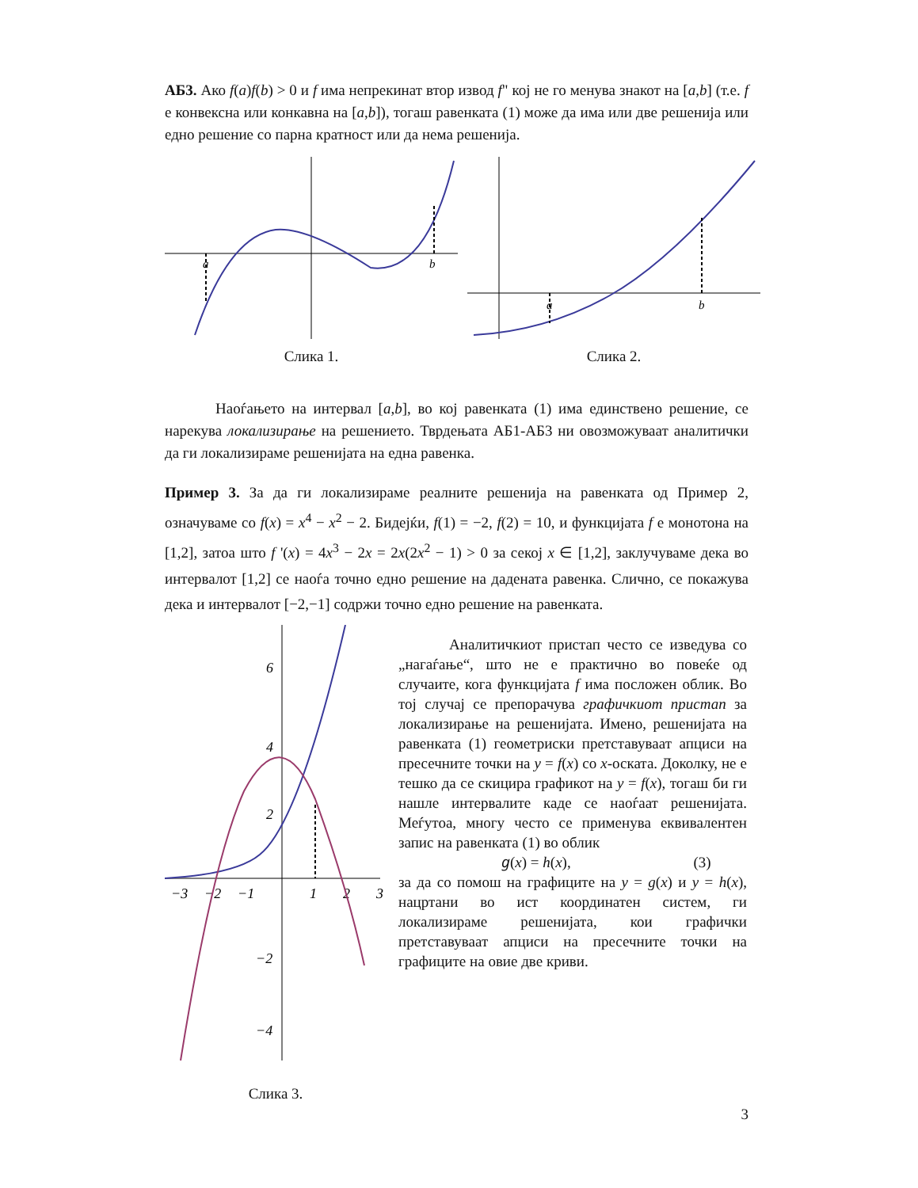АБ3. Ако f(a)f(b) > 0 и f има непрекинат втор извод f" кој не го менува знакот на [a,b] (т.е. f е конвексна или конкавна на [a,b]), тогаш равенката (1) може да има или две решенија или едно решение со парна кратност или да нема решенија.
a
b
Слика 1.
a
b
Слика 2.
Наоѓањето на интервал [a,b], во кој равенката (1) има единствено решение, се нарекува локализирање на решението. Тврдењата АБ1-АБ3 ни овозможуваат аналитички да ги локализираме решенијата на една равенка.
Пример 3. За да ги локализираме реалните решенија на равенката од Пример 2, означуваме со f(x) = x<sup>4</sup> − x<sup>2</sup> − 2. Бидејќи, f(1) = −2, f(2) = 10, и функцијата f е монотона на [1,2], затоа што f '(x) = 4x<sup>3</sup> − 2x = 2x(2x<sup>2</sup> − 1) > 0 за секој x ∈ [1,2], заклучуваме дека во интервалот [1,2] се наоѓа точно едно решение на дадената равенка. Слично, се покажува дека и интервалот [−2,−1] содржи точно едно решение на равенката.
6
4
2
−2
−4
−3
−2
−1
1
2
3
Слика 3.
Аналитичкиот пристап често се изведува со „нагаѓање“, што не е практично во повеќе од случаите, кога функцијата f има посложен облик. Во тој случај се препорачува графичкиот пристап за локализирање на решенијата. Имено, решенијата на равенката (1) геометриски претставуваат апциси на пресечните точки на y = f(x) со x-оската. Доколку, не е тешко да се скицира графикот на y = f(x), тогаш би ги нашле интервалите каде се наоѓаат решенијата. Меѓутоа, многу често се применува еквивалентен запис на равенката (1) во облик
𝑔(x) = h(x), (3)
за да со помош на графиците на y = g(x) и y = h(x), нацртани во ист координатен систем, ги локализираме решенијата, кои графички претставуваат апциси на пресечните точки на графиците на овие две криви.
3